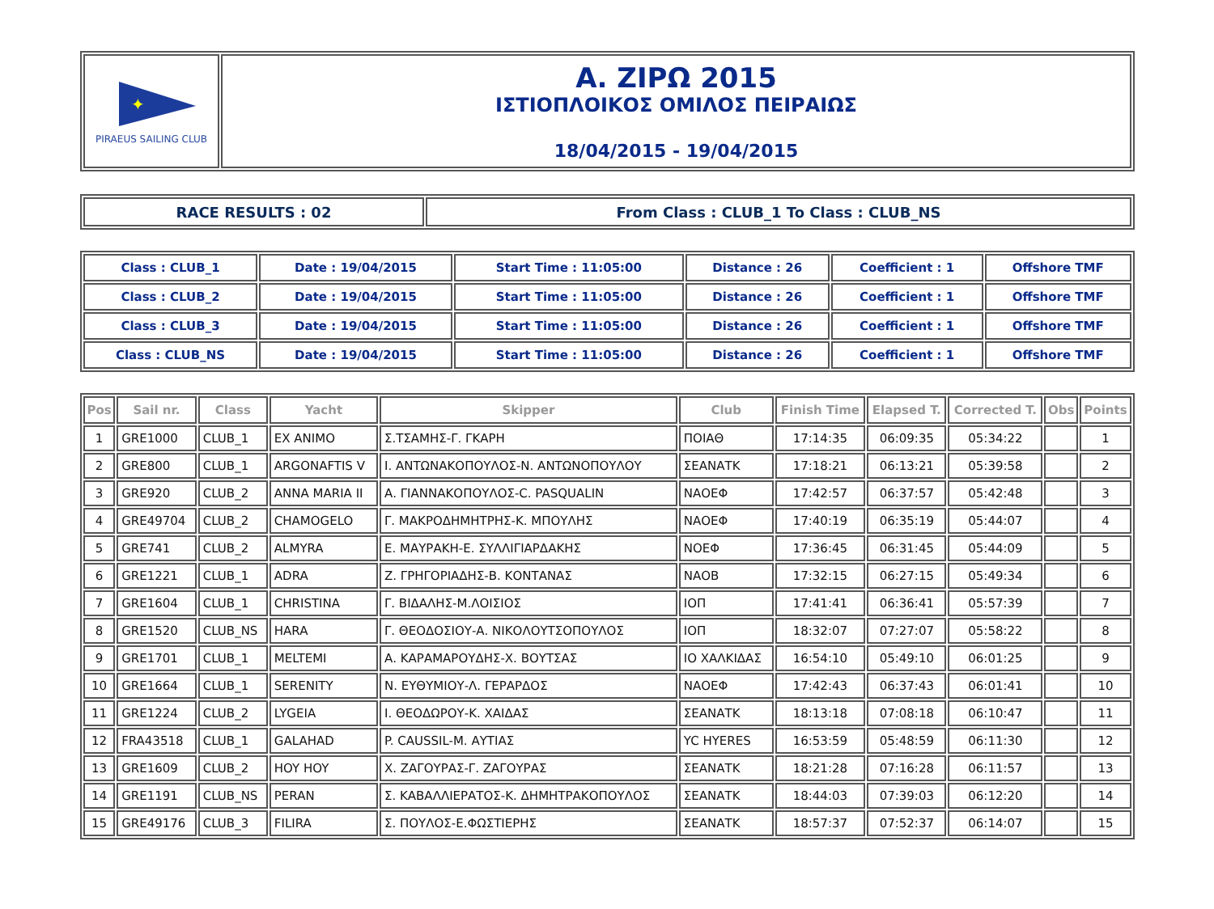| ✦ PIRAEUS SAILING CLUB | Α. ΖΙΡΩ 2015 ΙΣΤΙΟΠΛΟΙΚΟΣ ΟΜΙΛΟΣ ΠΕΙΡΑΙΩΣ 18/04/2015 - 19/04/2015 |
| RACE RESULTS : 02 | From Class : CLUB_1 To Class : CLUB_NS |
| Class : CLUB_1 | Date : 19/04/2015 | Start Time : 11:05:00 | Distance : 26 | Coefficient : 1 | Offshore TMF |
| Class : CLUB_2 | Date : 19/04/2015 | Start Time : 11:05:00 | Distance : 26 | Coefficient : 1 | Offshore TMF |
| Class : CLUB_3 | Date : 19/04/2015 | Start Time : 11:05:00 | Distance : 26 | Coefficient : 1 | Offshore TMF |
| Class : CLUB_NS | Date : 19/04/2015 | Start Time : 11:05:00 | Distance : 26 | Coefficient : 1 | Offshore TMF |
| Pos | Sail nr. | Class | Yacht | Skipper | Club | Finish Time | Elapsed T. | Corrected T. | Obs | Points |
| --- | --- | --- | --- | --- | --- | --- | --- | --- | --- | --- |
| 1 | GRE1000 | CLUB_1 | EX ANIMO | Σ.ΤΣΑΜΗΣ-Γ. ΓΚΑΡΗ | ΠΟΙΑΘ | 17:14:35 | 06:09:35 | 05:34:22 | | 1 |
| 2 | GRE800 | CLUB_1 | ARGONAFTIS V | Ι. ΑΝΤΩΝΑΚΟΠΟΥΛΟΣ-Ν. ΑΝΤΩΝΟΠΟΥΛΟΥ | ΣΕΑΝΑΤΚ | 17:18:21 | 06:13:21 | 05:39:58 | | 2 |
| 3 | GRE920 | CLUB_2 | ANNA MARIA II | Α. ΓΙΑΝΝΑΚΟΠΟΥΛΟΣ-C. PASQUALIN | ΝΑΟΕΦ | 17:42:57 | 06:37:57 | 05:42:48 | | 3 |
| 4 | GRE49704 | CLUB_2 | CHAMOGELO | Γ. ΜΑΚΡΟΔΗΜΗΤΡΗΣ-Κ. ΜΠΟΥΛΗΣ | ΝΑΟΕΦ | 17:40:19 | 06:35:19 | 05:44:07 | | 4 |
| 5 | GRE741 | CLUB_2 | ALMYRA | Ε. ΜΑΥΡΑΚΗ-Ε. ΣΥΛΛΙΓΙΑΡΔΑΚΗΣ | ΝΟΕΦ | 17:36:45 | 06:31:45 | 05:44:09 | | 5 |
| 6 | GRE1221 | CLUB_1 | ADRA | Ζ. ΓΡΗΓΟΡΙΑΔΗΣ-Β. ΚΟΝΤΑΝΑΣ | ΝΑΟΒ | 17:32:15 | 06:27:15 | 05:49:34 | | 6 |
| 7 | GRE1604 | CLUB_1 | CHRISTINA | Γ. ΒΙΔΑΛΗΣ-Μ.ΛΟΙΣΙΟΣ | ΙΟΠ | 17:41:41 | 06:36:41 | 05:57:39 | | 7 |
| 8 | GRE1520 | CLUB_NS | HARA | Γ. ΘΕΟΔΟΣΙΟΥ-Α. ΝΙΚΟΛΟΥΤΣΟΠΟΥΛΟΣ | ΙΟΠ | 18:32:07 | 07:27:07 | 05:58:22 | | 8 |
| 9 | GRE1701 | CLUB_1 | MELTEMI | Α. ΚΑΡΑΜΑΡΟΥΔΗΣ-Χ. ΒΟΥΤΣΑΣ | ΙΟ ΧΑΛΚΙΔΑΣ | 16:54:10 | 05:49:10 | 06:01:25 | | 9 |
| 10 | GRE1664 | CLUB_1 | SERENITY | Ν. ΕΥΘΥΜΙΟΥ-Λ. ΓΕΡΑΡΔΟΣ | ΝΑΟΕΦ | 17:42:43 | 06:37:43 | 06:01:41 | | 10 |
| 11 | GRE1224 | CLUB_2 | LYGEIA | Ι. ΘΕΟΔΩΡΟΥ-Κ. ΧΑΙΔΑΣ | ΣΕΑΝΑΤΚ | 18:13:18 | 07:08:18 | 06:10:47 | | 11 |
| 12 | FRA43518 | CLUB_1 | GALAHAD | P. CAUSSIL-M. ΑΥΤΙΑΣ | YC HYERES | 16:53:59 | 05:48:59 | 06:11:30 | | 12 |
| 13 | GRE1609 | CLUB_2 | HOY HOY | Χ. ΖΑΓΟΥΡΑΣ-Γ. ΖΑΓΟΥΡΑΣ | ΣΕΑΝΑΤΚ | 18:21:28 | 07:16:28 | 06:11:57 | | 13 |
| 14 | GRE1191 | CLUB_NS | PERAN | Σ. ΚΑΒΑΛΛΙΕΡΑΤΟΣ-Κ. ΔΗΜΗΤΡΑΚΟΠΟΥΛΟΣ | ΣΕΑΝΑΤΚ | 18:44:03 | 07:39:03 | 06:12:20 | | 14 |
| 15 | GRE49176 | CLUB_3 | FILIRA | Σ. ΠΟΥΛΟΣ-Ε.ΦΩΣΤΙΕΡΗΣ | ΣΕΑΝΑΤΚ | 18:57:37 | 07:52:37 | 06:14:07 | | 15 |